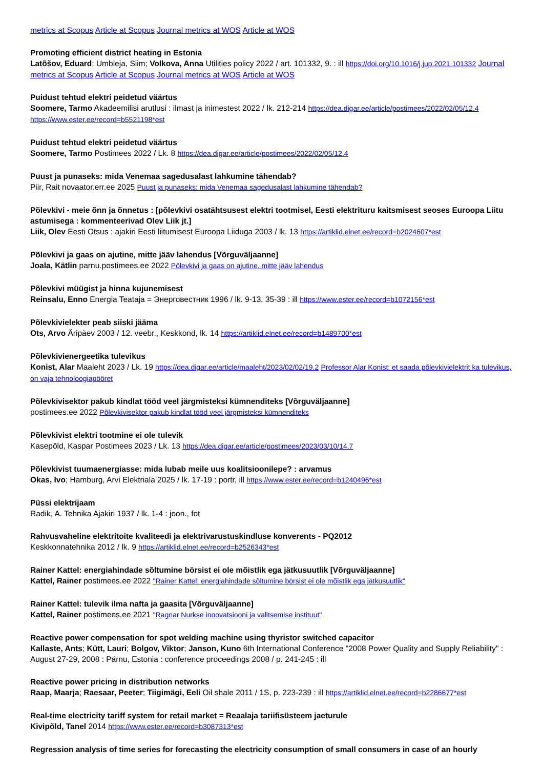metrics at Scopus Article at Scopus Journal metrics at WOS Article at WOS
Promoting efficient district heating in Estonia
Latõšov, Eduard; Umbleja, Siim; Volkova, Anna Utilities policy 2022 / art. 101332, 9. : ill https://doi.org/10.1016/j.jup.2021.101332 Journal metrics at Scopus Article at Scopus Journal metrics at WOS Article at WOS
Puidust tehtud elektri peidetud väärtus
Soomere, Tarmo Akadeemilisi arutlusi : ilmast ja inimestest 2022 / lk. 212-214 https://dea.digar.ee/article/postimees/2022/02/05/12.4 https://www.ester.ee/record=b5521198*est
Puidust tehtud elektri peidetud väärtus
Soomere, Tarmo Postimees 2022 / Lk. 8 https://dea.digar.ee/article/postimees/2022/02/05/12.4
Puust ja punaseks: mida Venemaa sagedusalast lahkumine tähendab?
Piir, Rait novaator.err.ee 2025 Puust ja punaseks: mida Venemaa sagedusalast lahkumine tähendab?
Põlevkivi - meie õnn ja õnnetus : [põlevkivi osatähtsusest elektri tootmisel, Eesti elektrituru kaitsmisest seoses Euroopa Liitu astumisega : kommenteerivad Olev Liik jt.]
Liik, Olev Eesti Otsus : ajakiri Eesti liitumisest Euroopa Liiduga 2003 / lk. 13 https://artiklid.elnet.ee/record=b2024607*est
Põlevkivi ja gaas on ajutine, mitte jääv lahendus [Võrguväljaanne]
Joala, Kätlin parnu.postimees.ee 2022 Põlevkivi ja gaas on ajutine, mitte jääv lahendus
Põlevkivi müügist ja hinna kujunemisest
Reinsalu, Enno Energia Teataja = Энерговестник 1996 / lk. 9-13, 35-39 : ill https://www.ester.ee/record=b1072156*est
Põlevkivielekter peab siiski jääma
Ots, Arvo Äripäev 2003 / 12. veebr., Keskkond, lk. 14 https://artiklid.elnet.ee/record=b1489700*est
Põlevkivienergeetika tulevikus
Konist, Alar Maaleht 2023 / Lk. 19 https://dea.digar.ee/article/maaleht/2023/02/02/19.2 Professor Alar Konist: et saada põlevkivielektrit ka tulevikus, on vaja tehnoloogiapööret
Põlevkivisektor pakub kindlat tööd veel järgmisteksi kümnenditeks [Võrguväljaanne]
postimees.ee 2022 Põlevkivisektor pakub kindlat tööd veel järgmisteksi kümnenditeks
Põlevkivist elektri tootmine ei ole tulevik
Kasepõld, Kaspar Postimees 2023 / Lk. 13 https://dea.digar.ee/article/postimees/2023/03/10/14.7
Põlevkivist tuumaenergiasse: mida lubab meile uus koalitsioonilepe? : arvamus
Okas, Ivo; Hamburg, Arvi Elektriala 2025 / lk. 17-19 : portr, ill https://www.ester.ee/record=b1240496*est
Püssi elektrijaam
Radik, A. Tehnika Ajakiri 1937 / lk. 1-4 : joon., fot
Rahvusvaheline elektritoite kvaliteedi ja elektrivarustuskindluse konverents - PQ2012
Keskkonnatehnika 2012 / lk. 9 https://artiklid.elnet.ee/record=b2526343*est
Rainer Kattel: energiahindade sõltumine börsist ei ole mõistlik ega jätkusuutlik [Võrguväljaanne]
Kattel, Rainer postimees.ee 2022 "Rainer Kattel: energiahindade sõltumine börsist ei ole mõistlik ega jätkusuutlik"
Rainer Kattel: tulevik ilma nafta ja gaasita [Võrguväljaanne]
Kattel, Rainer postimees.ee 2021 "Ragnar Nurkse innovatsiooni ja valitsemise instituut"
Reactive power compensation for spot welding machine using thyristor switched capacitor
Kallaste, Ants; Kütt, Lauri; Bolgov, Viktor; Janson, Kuno 6th International Conference "2008 Power Quality and Supply Reliability" : August 27-29, 2008 : Pärnu, Estonia : conference proceedings 2008 / p. 241-245 : ill
Reactive power pricing in distribution networks
Raap, Maarja; Raesaar, Peeter; Tiigimägi, Eeli Oil shale 2011 / 1S, p. 223-239 : ill https://artiklid.elnet.ee/record=b2286677*est
Real-time electricity tariff system for retail market = Reaalaja tariifisüsteem jaeturule
Kivipõld, Tanel 2014 https://www.ester.ee/record=b3087313*est
Regression analysis of time series for forecasting the electricity consumption of small consumers in case of an hourly